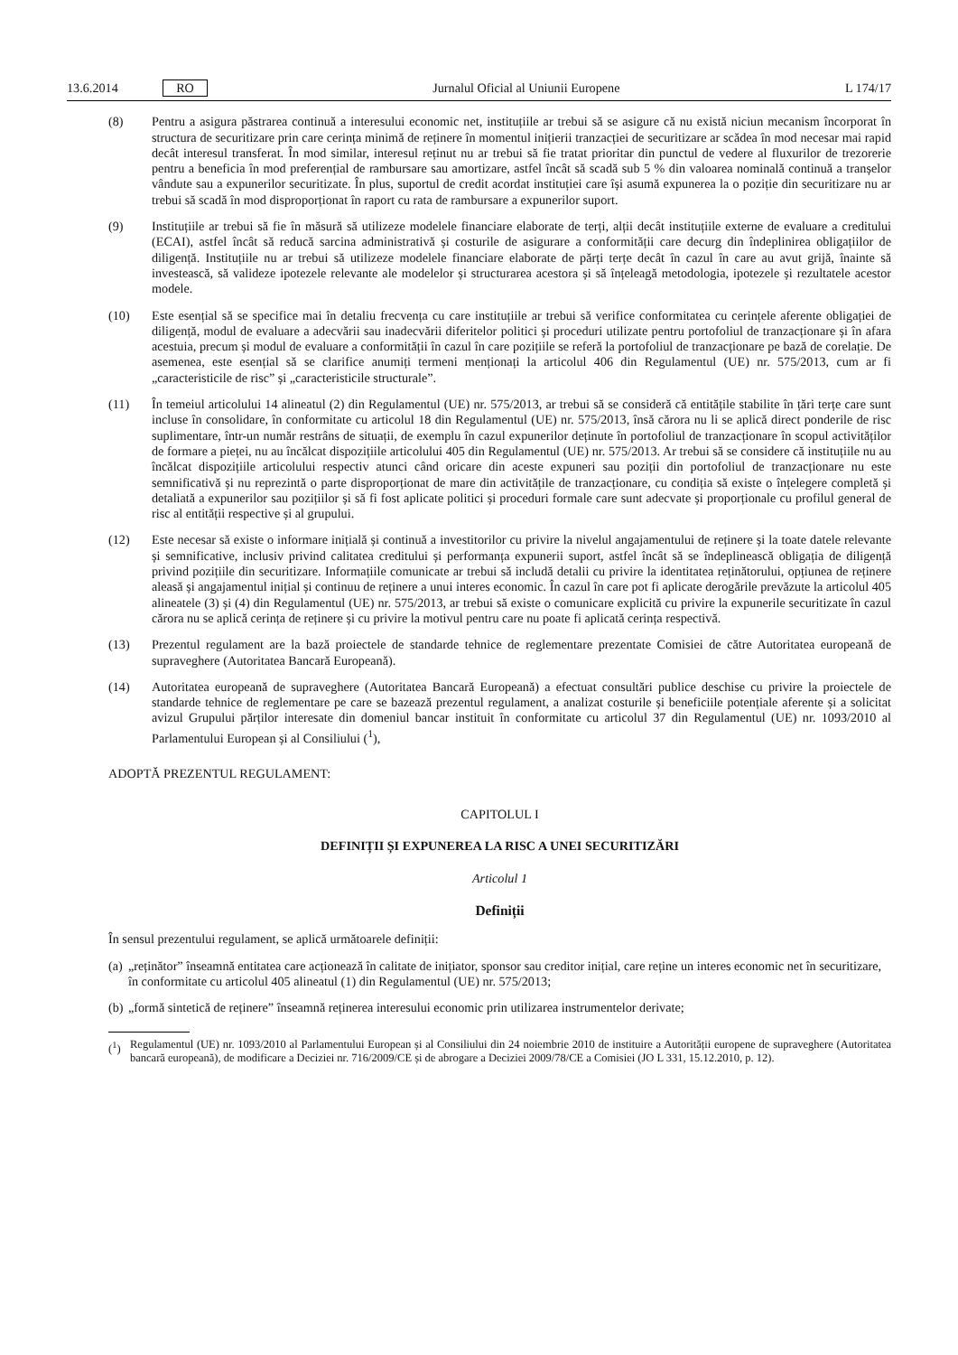13.6.2014 RO Jurnalul Oficial al Uniunii Europene L 174/17
(8) Pentru a asigura păstrarea continuă a interesului economic net, instituțiile ar trebui să se asigure că nu există niciun mecanism încorporat în structura de securitizare prin care cerința minimă de reținere în momentul inițierii tranzacției de securitizare ar scădea în mod necesar mai rapid decât interesul transferat. În mod similar, interesul reținut nu ar trebui să fie tratat prioritar din punctul de vedere al fluxurilor de trezorerie pentru a beneficia în mod preferențial de rambursare sau amortizare, astfel încât să scadă sub 5 % din valoarea nominală continuă a tranșelor vândute sau a expunerilor securitizate. În plus, suportul de credit acordat instituției care își asumă expunerea la o poziție din securitizare nu ar trebui să scadă în mod disproporționat în raport cu rata de rambursare a expunerilor suport.
(9) Instituțiile ar trebui să fie în măsură să utilizeze modelele financiare elaborate de terți, alții decât instituțiile externe de evaluare a creditului (ECAI), astfel încât să reducă sarcina administrativă și costurile de asigurare a conformității care decurg din îndeplinirea obligațiilor de diligență. Instituțiile nu ar trebui să utilizeze modelele financiare elaborate de părți terțe decât în cazul în care au avut grijă, înainte să investească, să valideze ipotezele relevante ale modelelor și structurarea acestora și să înțeleagă metodologia, ipotezele și rezultatele acestor modele.
(10) Este esențial să se specifice mai în detaliu frecvența cu care instituțiile ar trebui să verifice conformitatea cu cerințele aferente obligației de diligență, modul de evaluare a adecvării sau inadecvării diferitelor politici și proceduri utilizate pentru portofoliul de tranzacționare și în afara acestuia, precum și modul de evaluare a conformității în cazul în care pozițiile se referă la portofoliul de tranzacționare pe bază de corelație. De asemenea, este esențial să se clarifice anumiți termeni menționați la articolul 406 din Regulamentul (UE) nr. 575/2013, cum ar fi „caracteristicile de risc” și „caracteristicile structurale”.
(11) În temeiul articolului 14 alineatul (2) din Regulamentul (UE) nr. 575/2013, ar trebui să se consideră că entitățile stabilite în țări terțe care sunt incluse în consolidare, în conformitate cu articolul 18 din Regulamentul (UE) nr. 575/2013, însă cărora nu li se aplică direct ponderile de risc suplimentare, într-un număr restrâns de situații, de exemplu în cazul expunerilor deținute în portofoliul de tranzacționare în scopul activităților de formare a pieței, nu au încălcat dispozițiile articolului 405 din Regulamentul (UE) nr. 575/2013. Ar trebui să se considere că instituțiile nu au încălcat dispozițiile articolului respectiv atunci când oricare din aceste expuneri sau poziții din portofoliul de tranzacționare nu este semnificativă și nu reprezintă o parte disproporționat de mare din activitățile de tranzacționare, cu condiția să existe o înțelegere completă și detaliată a expunerilor sau pozițiilor și să fi fost aplicate politici și proceduri formale care sunt adecvate și proporționale cu profilul general de risc al entității respective și al grupului.
(12) Este necesar să existe o informare inițială și continuă a investitorilor cu privire la nivelul angajamentului de reținere și la toate datele relevante și semnificative, inclusiv privind calitatea creditului și performanța expunerii suport, astfel încât să se îndeplinească obligația de diligență privind pozițiile din securitizare. Informațiile comunicate ar trebui să includă detalii cu privire la identitatea reținătorului, opțiunea de reținere aleasă și angajamentul inițial și continuu de reținere a unui interes economic. În cazul în care pot fi aplicate derogările prevăzute la articolul 405 alineatele (3) și (4) din Regulamentul (UE) nr. 575/2013, ar trebui să existe o comunicare explicită cu privire la expunerile securitizate în cazul cărora nu se aplică cerința de reținere și cu privire la motivul pentru care nu poate fi aplicată cerința respectivă.
(13) Prezentul regulament are la bază proiectele de standarde tehnice de reglementare prezentate Comisiei de către Autoritatea europeană de supraveghere (Autoritatea Bancară Europeană).
(14) Autoritatea europeană de supraveghere (Autoritatea Bancară Europeană) a efectuat consultări publice deschise cu privire la proiectele de standarde tehnice de reglementare pe care se bazează prezentul regulament, a analizat costurile și beneficiile potențiale aferente și a solicitat avizul Grupului părților interesate din domeniul bancar instituit în conformitate cu articolul 37 din Regulamentul (UE) nr. 1093/2010 al Parlamentului European și al Consiliului (<sup>1</sup>),
ADOPTĂ PREZENTUL REGULAMENT:
CAPITOLUL I
DEFINIȚII ȘI EXPUNEREA LA RISC A UNEI SECURITIZĂRI
Articolul 1
Definiții
În sensul prezentului regulament, se aplică următoarele definiții:
(a) „reținător” înseamnă entitatea care acționează în calitate de inițiator, sponsor sau creditor inițial, care reține un interes economic net în securitizare, în conformitate cu articolul 405 alineatul (1) din Regulamentul (UE) nr. 575/2013;
(b) „formă sintetică de reținere” înseamnă reținerea interesului economic prin utilizarea instrumentelor derivate;
(<sup>1</sup>) Regulamentul (UE) nr. 1093/2010 al Parlamentului European și al Consiliului din 24 noiembrie 2010 de instituire a Autorității europene de supraveghere (Autoritatea bancară europeană), de modificare a Deciziei nr. 716/2009/CE și de abrogare a Deciziei 2009/78/CE a Comisiei (JO L 331, 15.12.2010, p. 12).